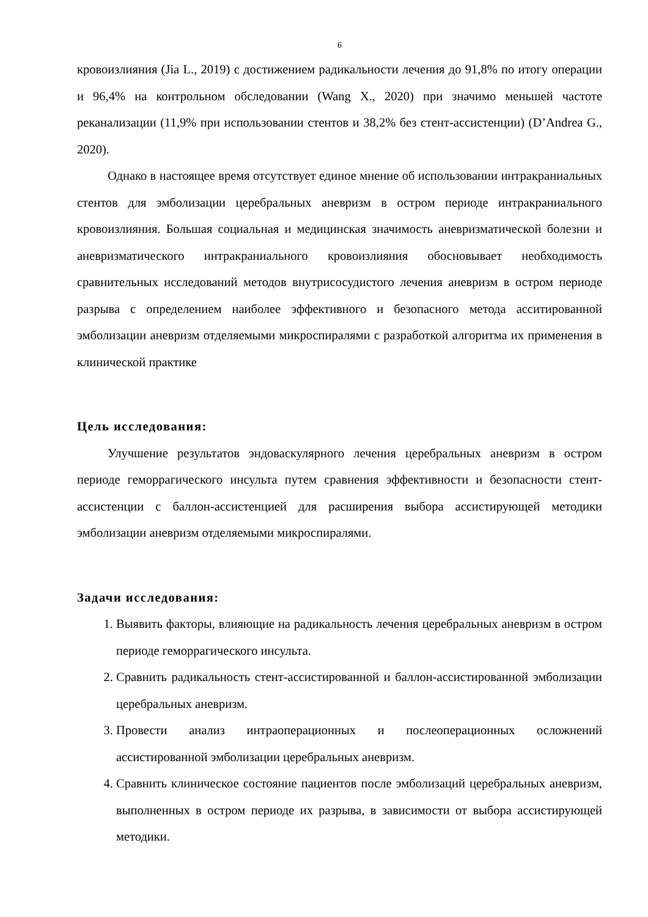6
кровоизлияния (Jia L., 2019) с достижением радикальности лечения до 91,8% по итогу операции и 96,4% на контрольном обследовании (Wang X., 2020) при значимо меньшей частоте реканализации (11,9% при использовании стентов и 38,2% без стент-ассистенции) (D’Andrea G., 2020).
Однако в настоящее время отсутствует единое мнение об использовании интракраниальных стентов для эмболизации церебральных аневризм в остром периоде интракраниального кровоизлияния. Большая социальная и медицинская значимость аневризматической болезни и аневризматического интракраниального кровоизлияния обосновывает необходимость сравнительных исследований методов внутрисосудистого лечения аневризм в остром периоде разрыва с определением наиболее эффективного и безопасного метода асситированной эмболизации аневризм отделяемыми микроспиралями с разработкой алгоритма их применения в клинической практике
Цель исследования:
Улучшение результатов эндоваскулярного лечения церебральных аневризм в остром периоде геморрагического инсульта путем сравнения эффективности и безопасности стент-ассистенции с баллон-ассистенцией для расширения выбора ассистирующей методики эмболизации аневризм отделяемыми микроспиралями.
Задачи исследования:
1. Выявить факторы, влияющие на радикальность лечения церебральных аневризм в остром периоде геморрагического инсульта.
2. Сравнить радикальность стент-ассистированной и баллон-ассистированной эмболизации церебральных аневризм.
3. Провести анализ интраоперационных и послеоперационных осложнений ассистированной эмболизации церебральных аневризм.
4. Сравнить клиническое состояние пациентов после эмболизаций церебральных аневризм, выполненных в остром периоде их разрыва, в зависимости от выбора ассистирующей методики.